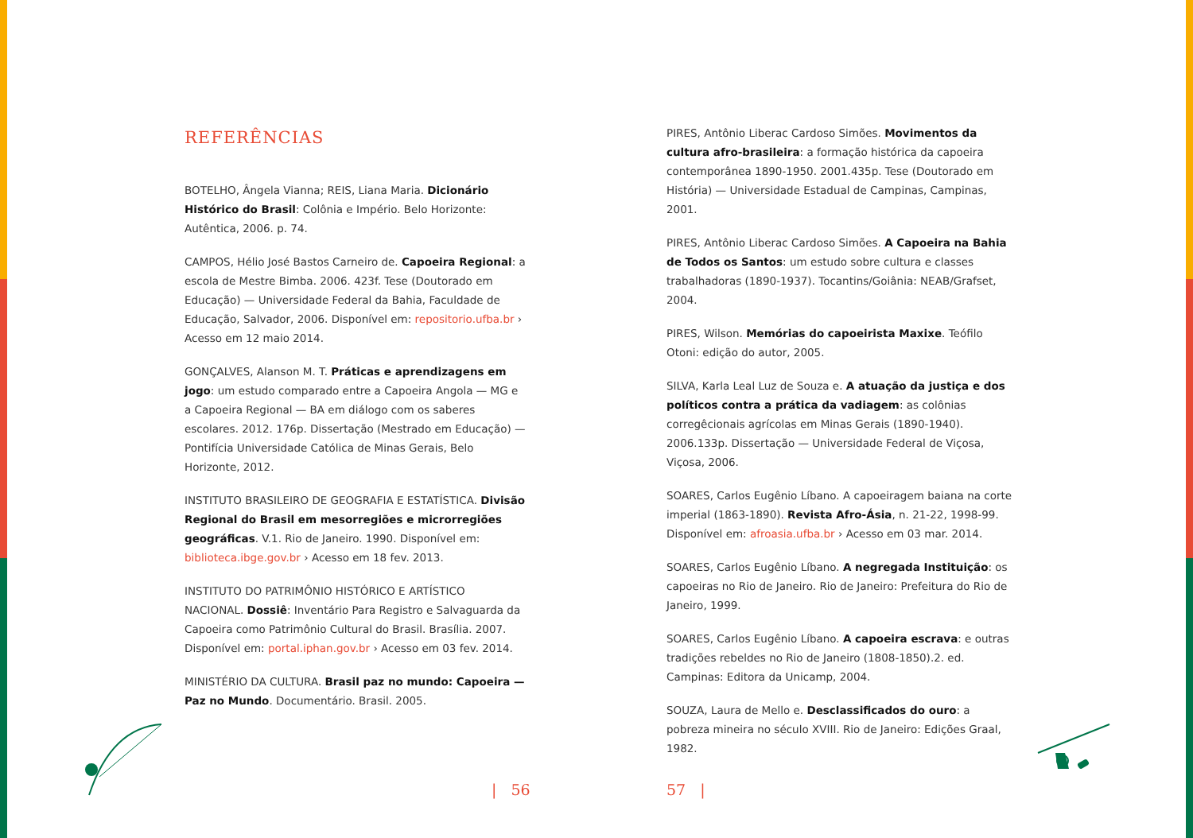REFERÊNCIAS
BOTELHO, Ângela Vianna; REIS, Liana Maria. Dicionário Histórico do Brasil: Colônia e Império. Belo Horizonte: Autêntica, 2006. p. 74.
CAMPOS, Hélio José Bastos Carneiro de. Capoeira Regional: a escola de Mestre Bimba. 2006. 423f. Tese (Doutorado em Educação) — Universidade Federal da Bahia, Faculdade de Educação, Salvador, 2006. Disponível em: repositorio.ufba.br › Acesso em 12 maio 2014.
GONÇALVES, Alanson M. T. Práticas e aprendizagens em jogo: um estudo comparado entre a Capoeira Angola — MG e a Capoeira Regional — BA em diálogo com os saberes escolares. 2012. 176p. Dissertação (Mestrado em Educação) — Pontifícia Universidade Católica de Minas Gerais, Belo Horizonte, 2012.
INSTITUTO BRASILEIRO DE GEOGRAFIA E ESTATÍSTICA. Divisão Regional do Brasil em mesorregiões e microrregiões geográficas. V.1. Rio de Janeiro. 1990. Disponível em: biblioteca.ibge.gov.br › Acesso em 18 fev. 2013.
INSTITUTO DO PATRIMÔNIO HISTÓRICO E ARTÍSTICO NACIONAL. Dossiê: Inventário Para Registro e Salvaguarda da Capoeira como Patrimônio Cultural do Brasil. Brasília. 2007. Disponível em: portal.iphan.gov.br › Acesso em 03 fev. 2014.
MINISTÉRIO DA CULTURA. Brasil paz no mundo: Capoeira — Paz no Mundo. Documentário. Brasil. 2005.
PIRES, Antônio Liberac Cardoso Simões. Movimentos da cultura afro-brasileira: a formação histórica da capoeira contemporânea 1890-1950. 2001.435p. Tese (Doutorado em História) — Universidade Estadual de Campinas, Campinas, 2001.
PIRES, Antônio Liberac Cardoso Simões. A Capoeira na Bahia de Todos os Santos: um estudo sobre cultura e classes trabalhadoras (1890-1937). Tocantins/Goiânia: NEAB/Grafset, 2004.
PIRES, Wilson. Memórias do capoeirista Maxixe. Teófilo Otoni: edição do autor, 2005.
SILVA, Karla Leal Luz de Souza e. A atuação da justiça e dos políticos contra a prática da vadiagem: as colônias corregêcionais agrícolas em Minas Gerais (1890-1940). 2006.133p. Dissertação — Universidade Federal de Viçosa, Viçosa, 2006.
SOARES, Carlos Eugênio Líbano. A capoeiragem baiana na corte imperial (1863-1890). Revista Afro-Ásia, n. 21-22, 1998-99. Disponível em: afroasia.ufba.br › Acesso em 03 mar. 2014.
SOARES, Carlos Eugênio Líbano. A negregada Instituição: os capoeiras no Rio de Janeiro. Rio de Janeiro: Prefeitura do Rio de Janeiro, 1999.
SOARES, Carlos Eugênio Líbano. A capoeira escrava: e outras tradições rebeldes no Rio de Janeiro (1808-1850).2. ed. Campinas: Editora da Unicamp, 2004.
SOUZA, Laura de Mello e. Desclassificados do ouro: a pobreza mineira no século XVIII. Rio de Janeiro: Edições Graal, 1982.
| 56 57 |